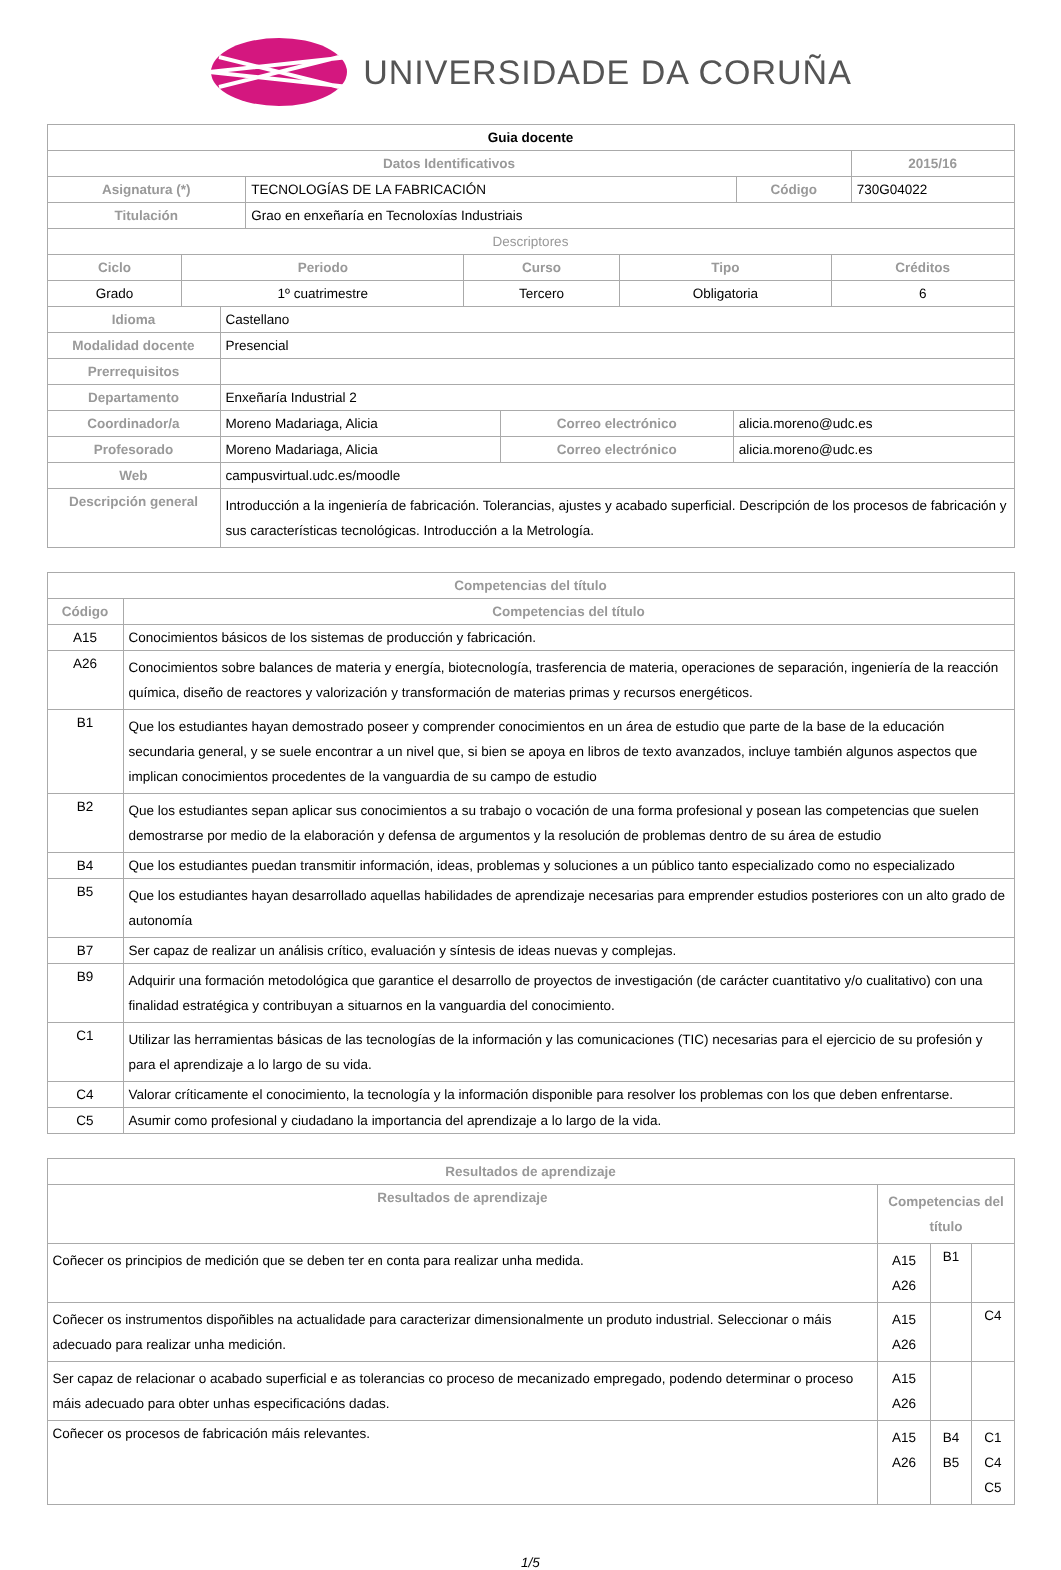UNIVERSIDADE DA CORUÑA
| Guia docente | | | |
| Datos Identificativos | | | 2015/16 |
| Asignatura (*) | TECNOLOGÍAS DE LA FABRICACIÓN | Código | 730G04022 |
| Titulación | Grao en enxeñaría en Tecnoloxías Industriais | | |
| Descriptores | | | |
| Ciclo | Periodo | Curso | Tipo | Créditos |
| --- | --- | --- | --- | --- |
| Grado | 1º cuatrimestre | Tercero | Obligatoria | 6 |
| Idioma | Castellano | | |
| Modalidad docente | Presencial | | |
| Prerrequisitos | | | |
| Departamento | Enxeñaría Industrial 2 | | |
| Coordinador/a | Moreno Madariaga, Alicia | Correo electrónico | alicia.moreno@udc.es |
| Profesorado | Moreno Madariaga, Alicia | Correo electrónico | alicia.moreno@udc.es |
| Web | campusvirtual.udc.es/moodle | | |
| Descripción general | Introducción a la ingeniería de fabricación. Tolerancias, ajustes y acabado superficial. Descripción de los procesos de fabricación y sus características tecnológicas. Introducción a la Metrología. | | |
| Competencias del título | |
| --- | --- |
| Código | Competencias del título |
| A15 | Conocimientos básicos de los sistemas de producción y fabricación. |
| A26 | Conocimientos sobre balances de materia y energía, biotecnología, trasferencia de materia, operaciones de separación, ingeniería de la reacción química, diseño de reactores y valorización y transformación de materias primas y recursos energéticos. |
| B1 | Que los estudiantes hayan demostrado poseer y comprender conocimientos en un área de estudio que parte de la base de la educación secundaria general, y se suele encontrar a un nivel que, si bien se apoya en libros de texto avanzados, incluye también algunos aspectos que implican conocimientos procedentes de la vanguardia de su campo de estudio |
| B2 | Que los estudiantes sepan aplicar sus conocimientos a su trabajo o vocación de una forma profesional y posean las competencias que suelen demostrarse por medio de la elaboración y defensa de argumentos y la resolución de problemas dentro de su área de estudio |
| B4 | Que los estudiantes puedan transmitir información, ideas, problemas y soluciones a un público tanto especializado como no especializado |
| B5 | Que los estudiantes hayan desarrollado aquellas habilidades de aprendizaje necesarias para emprender estudios posteriores con un alto grado de autonomía |
| B7 | Ser capaz de realizar un análisis crítico, evaluación y síntesis de ideas nuevas y complejas. |
| B9 | Adquirir una formación metodológica que garantice el desarrollo de proyectos de investigación (de carácter cuantitativo y/o cualitativo) con una finalidad estratégica y contribuyan a situarnos en la vanguardia del conocimiento. |
| C1 | Utilizar las herramientas básicas de las tecnologías de la información y las comunicaciones (TIC) necesarias para el ejercicio de su profesión y para el aprendizaje a lo largo de su vida. |
| C4 | Valorar críticamente el conocimiento, la tecnología y la información disponible para resolver los problemas con los que deben enfrentarse. |
| C5 | Asumir como profesional y ciudadano la importancia del aprendizaje a lo largo de la vida. |
| Resultados de aprendizaje | | | |
| --- | --- | --- | --- |
| Resultados de aprendizaje | Competencias del título | | |
| Coñecer os principios de medición que se deben ter en conta para realizar unha medida. | A15 A26 | B1 | |
| Coñecer os instrumentos dispoñibles na actualidade para caracterizar dimensionalmente un produto industrial. Seleccionar o máis adecuado para realizar unha medición. | A15 A26 | | C4 |
| Ser capaz de relacionar o acabado superficial e as tolerancias co proceso de mecanizado empregado, podendo determinar o proceso máis adecuado para obter unhas especificacións dadas. | A15 A26 | | |
| Coñecer os procesos de fabricación máis relevantes. | A15 A26 | B4 B5 | C1 C4 C5 |
1/5